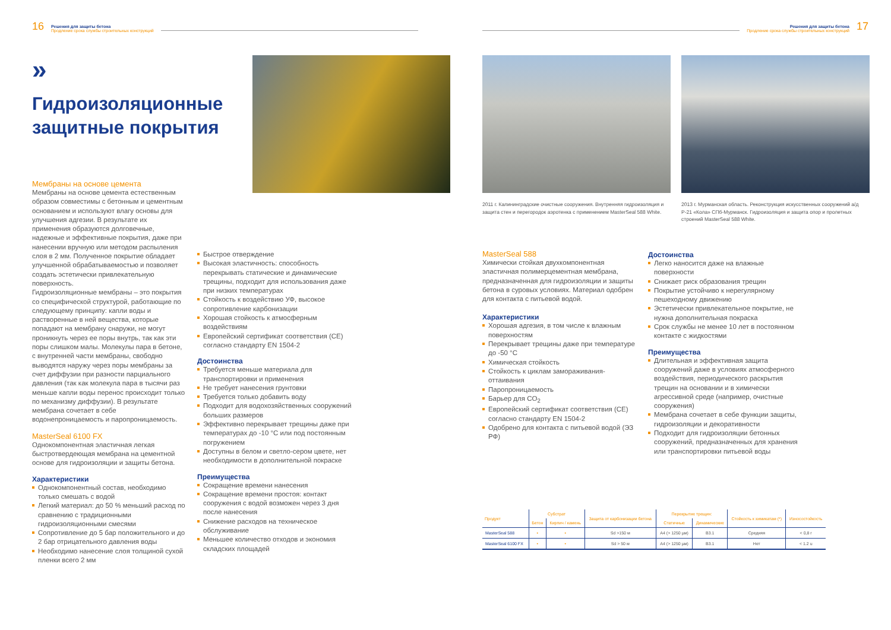16
Решения для защиты бетона
Продление срока службы строительных конструкций
»
Гидроизоляционные
защитные покрытия
Мембраны на основе цемента
Мембраны на основе цемента естественным образом совместимы с бетонным и цементным основанием и используют влагу основы для улучшения адгезии. В результате их применения образуются долговечные, надежные и эффективные покрытия, даже при нанесении вручную или методом распыления слоя в 2 мм. Полученное покрытие обладает улучшенной обрабатываемостью и позволяет создать эстетически привлекательную поверхность.
Гидроизоляционные мембраны – это покрытия со специфической структурой, работающие по следующему принципу: капли воды и растворенные в ней вещества, которые попадают на мембрану снаружи, не могут проникнуть через ее поры внутрь, так как эти поры слишком малы. Молекулы пара в бетоне, с внутренней части мембраны, свободно выводятся наружу через поры мембраны за счет диффузии при разности парциального давления (так как молекула пара в тысячи раз меньше капли воды перенос происходит только по механизму диффузии). В результате мембрана сочетает в себе водонепроницаемость и паропроницаемость.
MasterSeal 6100 FX
Однокомпонентная эластичная легкая быстротвердеющая мембрана на цементной основе для гидроизоляции и защиты бетона.
Характеристики
Однокомпонентный состав, необходимо только смешать с водой
Легкий материал: до 50 % меньший расход по сравнению с традиционными гидроизоляционными смесями
Сопротивление до 5 бар положительного и до 2 бар отрицательного давления воды
Необходимо нанесение слоя толщиной сухой пленки всего 2 мм
Быстрое отверждение
Высокая эластичность: способность перекрывать статические и динамические трещины, подходит для использования даже при низких температурах
Стойкость к воздействию УФ, высокое сопротивление карбонизации
Хорошая стойкость к атмосферным воздействиям
Европейский сертификат соответствия (CE) согласно стандарту EN 1504-2
Достоинства
Требуется меньше материала для транспортировки и применения
Не требует нанесения грунтовки
Требуется только добавить воду
Подходит для водохозяйственных сооружений больших размеров
Эффективно перекрывает трещины даже при температурах до -10 °C или под постоянным погружением
Доступны в белом и светло-сером цвете, нет необходимости в дополнительной покраске
Преимущества
Сокращение времени нанесения
Сокращение времени простоя: контакт сооружения с водой возможен через 3 дня после нанесения
Снижение расходов на техническое обслуживание
Меньшее количество отходов и экономия складских площадей
Решения для защиты бетона
Продление срока службы строительных конструкций
17
2011 г. Калининградские очистные сооружения. Внутренняя гидроизоляция и защита стен и перегородок аэротенка с применением MasterSeal 588 White.
2013 г. Мурманская область. Реконструкция искусственных сооружений а/д Р-21 «Кола» СПб-Мурманск. Гидроизоляция и защита опор и пролетных строений MasterSeal 588 White.
MasterSeal 588
Химически стойкая двухкомпонентная эластичная полимерцементная мембрана, предназначенная для гидроизоляции и защиты бетона в суровых условиях. Материал одобрен для контакта с питьевой водой.
Характеристики
Хорошая адгезия, в том числе к влажным поверхностям
Перекрывает трещины даже при температуре до -50 °C
Химическая стойкость
Стойкость к циклам замораживания-оттаивания
Паропроницаемость
Барьер для CO<sub>2</sub>
Европейский сертификат соответствия (CE) согласно стандарту EN 1504-2
Одобрено для контакта с питьевой водой (ЭЗ РФ)
Достоинства
Легко наносится даже на влажные поверхности
Снижает риск образования трещин
Покрытие устойчиво к нерегулярному пешеходному движению
Эстетически привлекательное покрытие, не нужна дополнительная покраска
Срок службы не менее 10 лет в постоянном контакте с жидкостями
Преимущества
Длительная и эффективная защита сооружений даже в условиях атмосферного воздействия, периодического раскрытия трещин на основании и в химически агрессивной среде (например, очистные сооружения)
Мембрана сочетает в себе функции защиты, гидроизоляции и декоративности
Подходит для гидроизоляции бетонных сооружений, предназначенных для хранения или транспортировки питьевой воды
| Продукт | Субстрат | | Защита от карбонизации бетона | Перекрытие трещин: | | Стойкость к химикатам (*) | Износостойкость |
| --- | --- | --- | --- | --- | --- | --- | --- |
| | Бетон | Кирпич / камень | | Статичные | Динамические | | |
| MasterSeal 588 | • | • | Sd >150 м | A4 (> 1250 µм) | B3.1 | Средняя | < 0,8 г |
| MasterSeal 6100 FX | • | • | Sd > 50 м | A4 (> 1250 µм) | B3.1 | Нет | < 1.2 u |